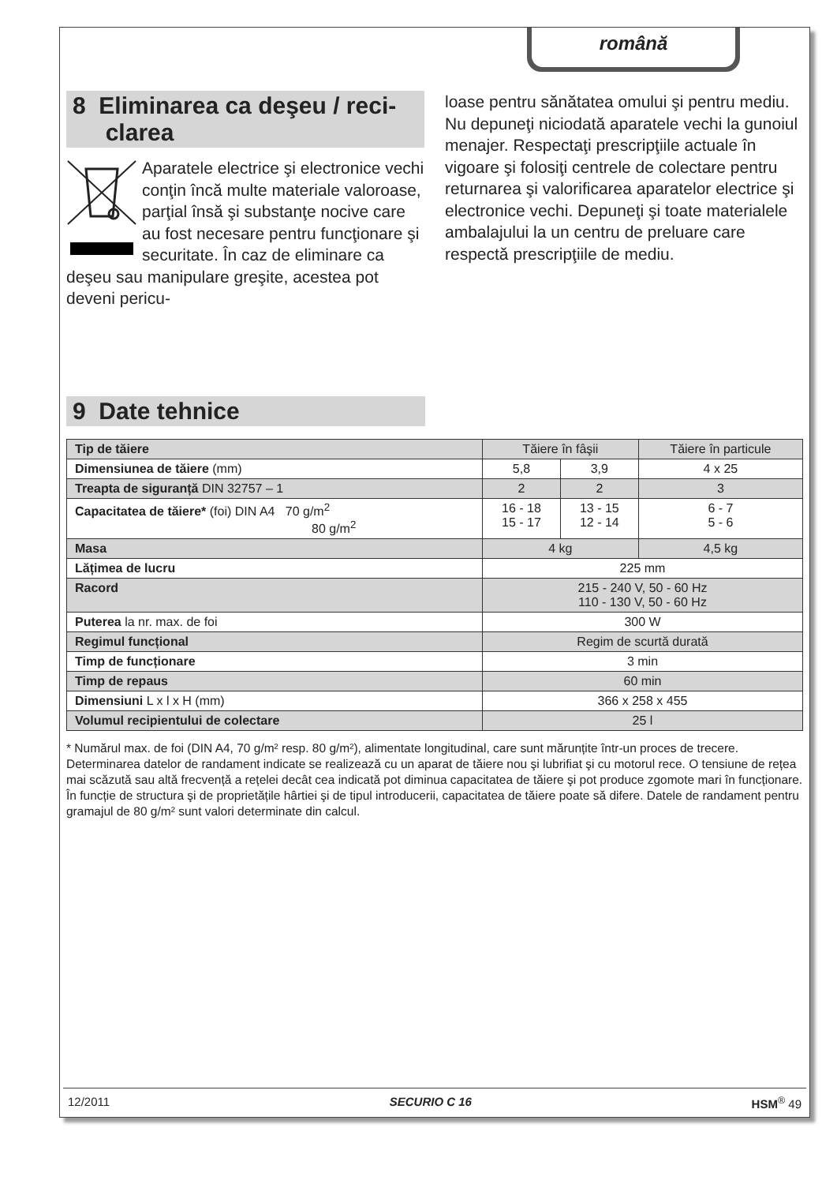română
8 Eliminarea ca deşeu / reci-
clarea
Aparatele electrice şi electronice vechi conţin încă multe materiale valoroase, parţial însă şi substanţe nocive care au fost necesare pentru funcţionare şi securitate. În caz de eliminare ca deşeu sau manipulare greşite, acestea pot deveni pericu-
loase pentru sănătatea omului şi pentru mediu. Nu depuneţi niciodată aparatele vechi la gunoiul menajer. Respectaţi prescripţiile actuale în vigoare şi folosiţi centrele de colectare pentru returnarea şi valorificarea aparatelor electrice şi electronice vechi. Depuneţi şi toate materialele ambalajului la un centru de preluare care respectă prescripţiile de mediu.
9 Date tehnice
| Tip de tăiere | Tăiere în fâşii | | Tăiere în particule |
| Dimensiunea de tăiere (mm) | 5,8 | 3,9 | 4 x 25 |
| Treapta de siguranță DIN 32757 – 1 | 2 | 2 | 3 |
| Capacitatea de tăiere* (foi) DIN A4 70 g/m<sup>2</sup> 80 g/m<sup>2</sup> | 16 - 18 15 - 17 | 13 - 15 12 - 14 | 6 - 7 5 - 6 |
| Masa | 4 kg | | 4,5 kg |
| Lățimea de lucru | 225 mm | | |
| Racord | 215 - 240 V, 50 - 60 Hz 110 - 130 V, 50 - 60 Hz | | |
| Puterea la nr. max. de foi | 300 W | | |
| Regimul funcțional | Regim de scurtă durată | | |
| Timp de funcționare | 3 min | | |
| Timp de repaus | 60 min | | |
| Dimensiuni L x l x H (mm) | 366 x 258 x 455 | | |
| Volumul recipientului de colectare | 25 l | | |
* Numărul max. de foi (DIN A4, 70 g/m² resp. 80 g/m²), alimentate longitudinal, care sunt mărunțite într-un proces de trecere. Determinarea datelor de randament indicate se realizează cu un aparat de tăiere nou şi lubrifiat şi cu motorul rece. O tensiune de rețea mai scăzută sau altă frecvență a rețelei decât cea indicată pot diminua capacitatea de tăiere şi pot produce zgomote mari în funcționare. În funcție de structura şi de proprietățile hârtiei şi de tipul introducerii, capacitatea de tăiere poate să difere. Datele de randament pentru gramajul de 80 g/m² sunt valori determinate din calcul.
12/2011 SECURIO C 16 HSM<sup>®</sup> 49